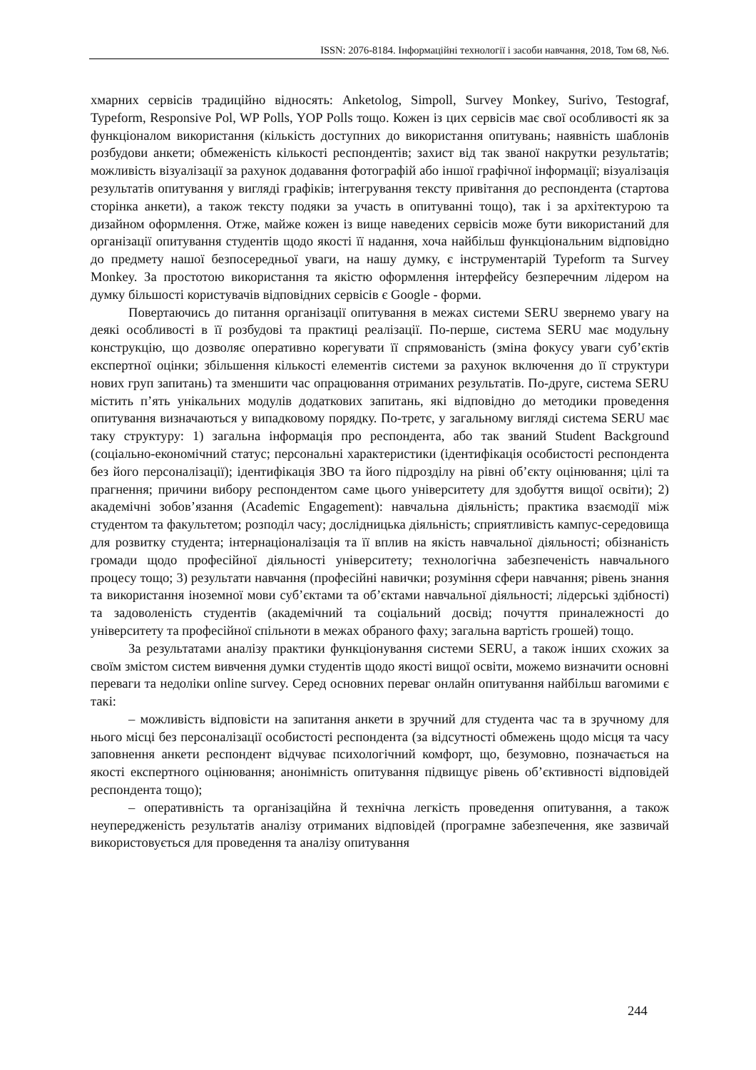ISSN: 2076-8184. Інформаційні технології і засоби навчання, 2018, Том 68, №6.
хмарних сервісів традиційно відносять: Anketolog, Simpoll, Survey Monkey, Surivo, Testograf, Typeform, Responsive Pol, WP Polls, YOP Polls тощо. Кожен із цих сервісів має свої особливості як за функціоналом використання (кількість доступних до використання опитувань; наявність шаблонів розбудови анкети; обмеженість кількості респондентів; захист від так званої накрутки результатів; можливість візуалізації за рахунок додавання фотографій або іншої графічної інформації; візуалізація результатів опитування у вигляді графіків; інтегрування тексту привітання до респондента (стартова сторінка анкети), а також тексту подяки за участь в опитуванні тощо), так і за архітектурою та дизайном оформлення. Отже, майже кожен із вище наведених сервісів може бути використаний для організації опитування студентів щодо якості її надання, хоча найбільш функціональним відповідно до предмету нашої безпосередньої уваги, на нашу думку, є інструментарій Typeform та Survey Monkey. За простотою використання та якістю оформлення інтерфейсу безперечним лідером на думку більшості користувачів відповідних сервісів є Google - форми.
Повертаючись до питання організації опитування в межах системи SERU звернемо увагу на деякі особливості в її розбудові та практиці реалізації. По-перше, система SERU має модульну конструкцію, що дозволяє оперативно корегувати її спрямованість (зміна фокусу уваги суб’єктів експертної оцінки; збільшення кількості елементів системи за рахунок включення до її структури нових груп запитань) та зменшити час опрацювання отриманих результатів. По-друге, система SERU містить п’ять унікальних модулів додаткових запитань, які відповідно до методики проведення опитування визначаються у випадковому порядку. По-третє, у загальному вигляді система SERU має таку структуру: 1) загальна інформація про респондента, або так званий Student Background (соціально-економічний статус; персональні характеристики (ідентифікація особистості респондента без його персоналізації); ідентифікація ЗВО та його підрозділу на рівні об’єкту оцінювання; цілі та прагнення; причини вибору респондентом саме цього університету для здобуття вищої освіти); 2) академічні зобов’язання (Academic Engagement): навчальна діяльність; практика взаємодії між студентом та факультетом; розподіл часу; дослідницька діяльність; сприятливість кампус-середовища для розвитку студента; інтернаціоналізація та її вплив на якість навчальної діяльності; обізнаність громади щодо професійної діяльності університету; технологічна забезпеченість навчального процесу тощо; 3) результати навчання (професійні навички; розуміння сфери навчання; рівень знання та використання іноземної мови суб’єктами та об’єктами навчальної діяльності; лідерські здібності) та задоволеність студентів (академічний та соціальний досвід; почуття приналежності до університету та професійної спільноти в межах обраного фаху; загальна вартість грошей) тощо.
За результатами аналізу практики функціонування системи SERU, а також інших схожих за своїм змістом систем вивчення думки студентів щодо якості вищої освіти, можемо визначити основні переваги та недоліки online survey. Серед основних переваг онлайн опитування найбільш вагомими є такі:
– можливість відповісти на запитання анкети в зручний для студента час та в зручному для нього місці без персоналізації особистості респондента (за відсутності обмежень щодо місця та часу заповнення анкети респондент відчуває психологічний комфорт, що, безумовно, позначається на якості експертного оцінювання; анонімність опитування підвищує рівень об’єктивності відповідей респондента тощо);
– оперативність та організаційна й технічна легкість проведення опитування, а також неупередженість результатів аналізу отриманих відповідей (програмне забезпечення, яке зазвичай використовується для проведення та аналізу опитування
244